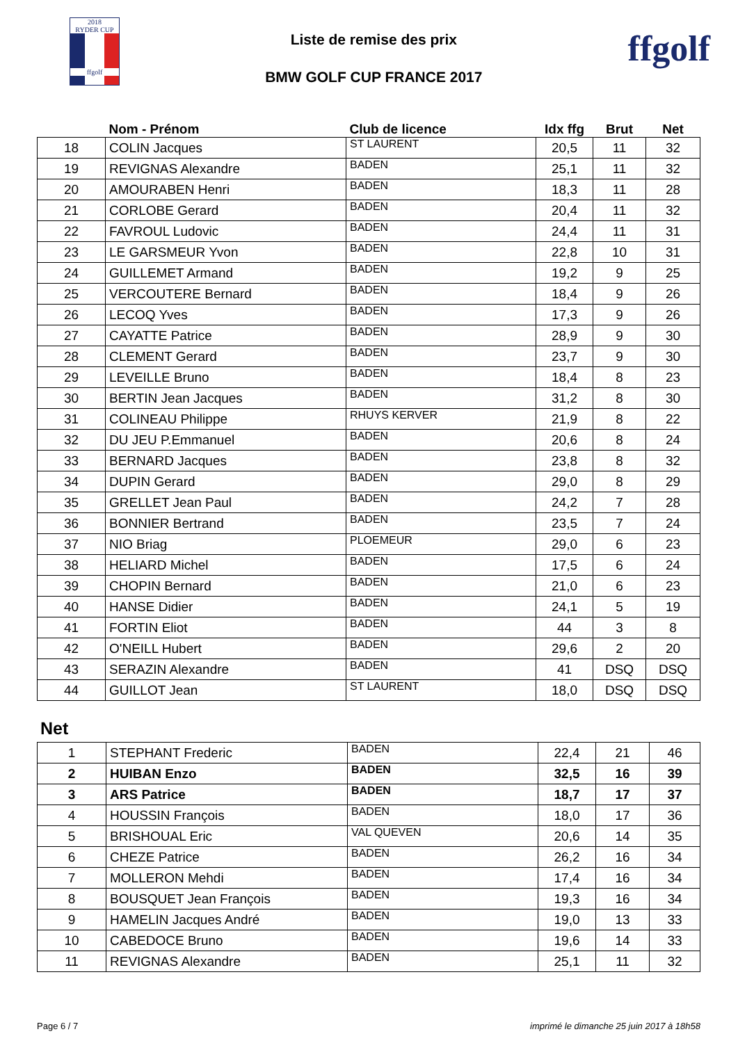2018
RYDER CUP
ffgolf
Liste de remise des prix
BMW GOLF CUP FRANCE 2017
ffgolf
| | Nom - Prénom | Club de licence | Idx ffg | Brut | Net |
| --- | --- | --- | --- | --- | --- |
| 18 | COLIN Jacques | ST LAURENT | 20,5 | 11 | 32 |
| 19 | REVIGNAS Alexandre | BADEN | 25,1 | 11 | 32 |
| 20 | AMOURABEN Henri | BADEN | 18,3 | 11 | 28 |
| 21 | CORLOBE Gerard | BADEN | 20,4 | 11 | 32 |
| 22 | FAVROUL Ludovic | BADEN | 24,4 | 11 | 31 |
| 23 | LE GARSMEUR Yvon | BADEN | 22,8 | 10 | 31 |
| 24 | GUILLEMET Armand | BADEN | 19,2 | 9 | 25 |
| 25 | VERCOUTERE Bernard | BADEN | 18,4 | 9 | 26 |
| 26 | LECOQ Yves | BADEN | 17,3 | 9 | 26 |
| 27 | CAYATTE Patrice | BADEN | 28,9 | 9 | 30 |
| 28 | CLEMENT Gerard | BADEN | 23,7 | 9 | 30 |
| 29 | LEVEILLE Bruno | BADEN | 18,4 | 8 | 23 |
| 30 | BERTIN Jean Jacques | BADEN | 31,2 | 8 | 30 |
| 31 | COLINEAU Philippe | RHUYS KERVER | 21,9 | 8 | 22 |
| 32 | DU JEU P.Emmanuel | BADEN | 20,6 | 8 | 24 |
| 33 | BERNARD Jacques | BADEN | 23,8 | 8 | 32 |
| 34 | DUPIN Gerard | BADEN | 29,0 | 8 | 29 |
| 35 | GRELLET Jean Paul | BADEN | 24,2 | 7 | 28 |
| 36 | BONNIER Bertrand | BADEN | 23,5 | 7 | 24 |
| 37 | NIO Briag | PLOEMEUR | 29,0 | 6 | 23 |
| 38 | HELIARD Michel | BADEN | 17,5 | 6 | 24 |
| 39 | CHOPIN Bernard | BADEN | 21,0 | 6 | 23 |
| 40 | HANSE Didier | BADEN | 24,1 | 5 | 19 |
| 41 | FORTIN Eliot | BADEN | 44 | 3 | 8 |
| 42 | O'NEILL Hubert | BADEN | 29,6 | 2 | 20 |
| 43 | SERAZIN Alexandre | BADEN | 41 | DSQ | DSQ |
| 44 | GUILLOT Jean | ST LAURENT | 18,0 | DSQ | DSQ |
Net
| 1 | STEPHANT Frederic | BADEN | 22,4 | 21 | 46 |
| 2 | HUIBAN Enzo | BADEN | 32,5 | 16 | 39 |
| 3 | ARS Patrice | BADEN | 18,7 | 17 | 37 |
| 4 | HOUSSIN François | BADEN | 18,0 | 17 | 36 |
| 5 | BRISHOUAL Eric | VAL QUEVEN | 20,6 | 14 | 35 |
| 6 | CHEZE Patrice | BADEN | 26,2 | 16 | 34 |
| 7 | MOLLERON Mehdi | BADEN | 17,4 | 16 | 34 |
| 8 | BOUSQUET Jean François | BADEN | 19,3 | 16 | 34 |
| 9 | HAMELIN Jacques André | BADEN | 19,0 | 13 | 33 |
| 10 | CABEDOCE Bruno | BADEN | 19,6 | 14 | 33 |
| 11 | REVIGNAS Alexandre | BADEN | 25,1 | 11 | 32 |
Page 6 / 7 imprimé le dimanche 25 juin 2017 à 18h58